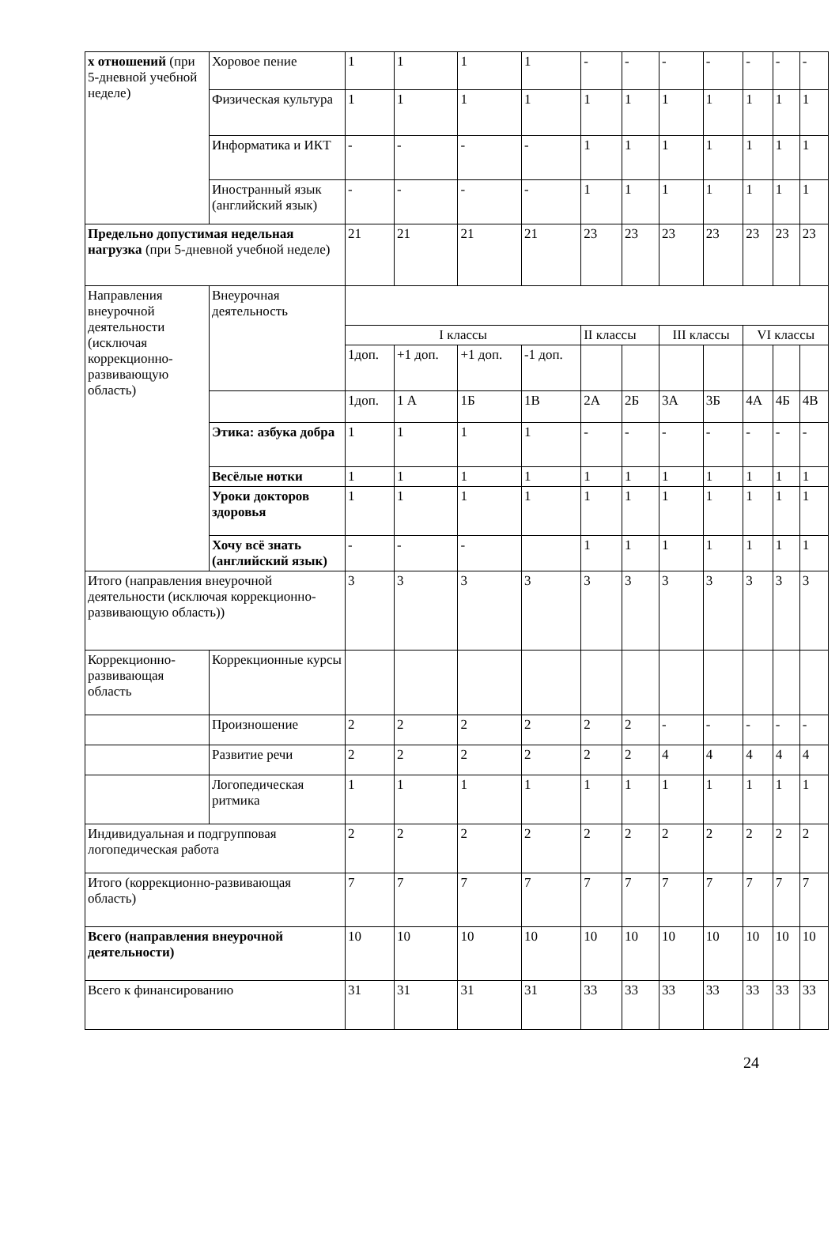| х отношений (при 5-дневной учебной неделе) | Хоровое пение | 1 | 1 | 1 | 1 | - | - | - | - | - | - | - |
| | Физическая культура | 1 | 1 | 1 | 1 | 1 | 1 | 1 | 1 | 1 | 1 | 1 |
| | Информатика и ИКТ | - | - | - | - | 1 | 1 | 1 | 1 | 1 | 1 | 1 |
| | Иностранный язык (английский язык) | - | - | - | - | 1 | 1 | 1 | 1 | 1 | 1 | 1 |
| Предельно допустимая недельная нагрузка (при 5-дневной учебной неделе) | | 21 | 21 | 21 | 21 | 23 | 23 | 23 | 23 | 23 | 23 | 23 |
| Направления внеурочной деятельности (исключая коррекционно-развивающую область) | Внеурочная деятельность | | | | | | | | | | | |
| | | I классы | | | | II классы | | III классы | | VI классы | | |
| | | 1доп. | +1 доп. | +1 доп. | -1 доп. | | | | | | | |
| | | 1доп. | 1 А | 1Б | 1В | 2А | 2Б | 3А | 3Б | 4А | 4Б | 4В |
| | Этика: азбука добра | 1 | 1 | 1 | 1 | - | - | - | - | - | - | - |
| | Весёлые нотки | 1 | 1 | 1 | 1 | 1 | 1 | 1 | 1 | 1 | 1 | 1 |
| | Уроки докторов здоровья | 1 | 1 | 1 | 1 | 1 | 1 | 1 | 1 | 1 | 1 | 1 |
| | Хочу всё знать (английский язык) | - | - | - | | 1 | 1 | 1 | 1 | 1 | 1 | 1 |
| Итого (направления внеурочной деятельности (исключая коррекционно-развивающую область)) | | 3 | 3 | 3 | 3 | 3 | 3 | 3 | 3 | 3 | 3 | 3 |
| Коррекционно-развивающая область | Коррекционные курсы | | | | | | | | | | | |
| | Произношение | 2 | 2 | 2 | 2 | 2 | 2 | - | - | - | - | - |
| | Развитие речи | 2 | 2 | 2 | 2 | 2 | 2 | 4 | 4 | 4 | 4 | 4 |
| | Логопедическая ритмика | 1 | 1 | 1 | 1 | 1 | 1 | 1 | 1 | 1 | 1 | 1 |
| Индивидуальная и подгрупповая логопедическая работа | | 2 | 2 | 2 | 2 | 2 | 2 | 2 | 2 | 2 | 2 | 2 |
| Итого (коррекционно-развивающая область) | | 7 | 7 | 7 | 7 | 7 | 7 | 7 | 7 | 7 | 7 | 7 |
| Всего (направления внеурочной деятельности) | | 10 | 10 | 10 | 10 | 10 | 10 | 10 | 10 | 10 | 10 | 10 |
| Всего к финансированию | | 31 | 31 | 31 | 31 | 33 | 33 | 33 | 33 | 33 | 33 | 33 |
24